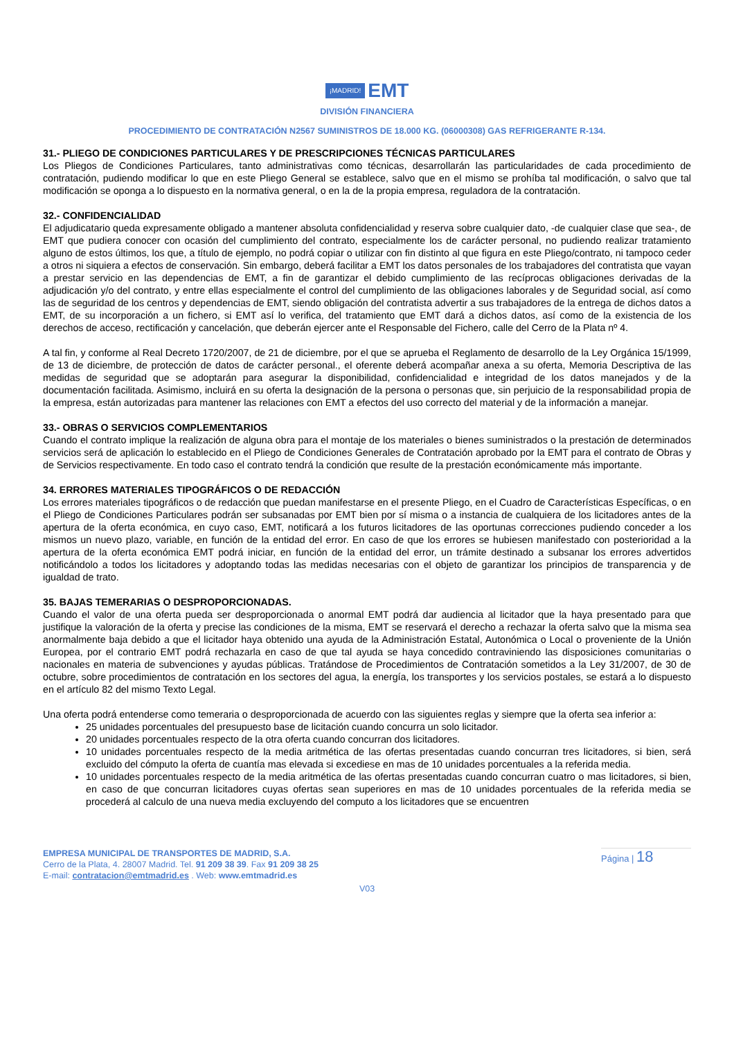¡MADRID! EMT
DIVISIÓN FINANCIERA
PROCEDIMIENTO DE CONTRATACIÓN N2567 SUMINISTROS DE 18.000 KG. (06000308) GAS REFRIGERANTE R-134.
31.- PLIEGO DE CONDICIONES PARTICULARES Y DE PRESCRIPCIONES TÉCNICAS PARTICULARES
Los Pliegos de Condiciones Particulares, tanto administrativas como técnicas, desarrollarán las particularidades de cada procedimiento de contratación, pudiendo modificar lo que en este Pliego General se establece, salvo que en el mismo se prohíba tal modificación, o salvo que tal modificación se oponga a lo dispuesto en la normativa general, o en la de la propia empresa, reguladora de la contratación.
32.- CONFIDENCIALIDAD
El adjudicatario queda expresamente obligado a mantener absoluta confidencialidad y reserva sobre cualquier dato, -de cualquier clase que sea-, de EMT que pudiera conocer con ocasión del cumplimiento del contrato, especialmente los de carácter personal, no pudiendo realizar tratamiento alguno de estos últimos, los que, a título de ejemplo, no podrá copiar o utilizar con fin distinto al que figura en este Pliego/contrato, ni tampoco ceder a otros ni siquiera a efectos de conservación. Sin embargo, deberá facilitar a EMT los datos personales de los trabajadores del contratista que vayan a prestar servicio en las dependencias de EMT, a fin de garantizar el debido cumplimiento de las recíprocas obligaciones derivadas de la adjudicación y/o del contrato, y entre ellas especialmente el control del cumplimiento de las obligaciones laborales y de Seguridad social, así como las de seguridad de los centros y dependencias de EMT, siendo obligación del contratista advertir a sus trabajadores de la entrega de dichos datos a EMT, de su incorporación a un fichero, si EMT así lo verifica, del tratamiento que EMT dará a dichos datos, así como de la existencia de los derechos de acceso, rectificación y cancelación, que deberán ejercer ante el Responsable del Fichero, calle del Cerro de la Plata nº 4.
A tal fin, y conforme al Real Decreto 1720/2007, de 21 de diciembre, por el que se aprueba el Reglamento de desarrollo de la Ley Orgánica 15/1999, de 13 de diciembre, de protección de datos de carácter personal., el oferente deberá acompañar anexa a su oferta, Memoria Descriptiva de las medidas de seguridad que se adoptarán para asegurar la disponibilidad, confidencialidad e integridad de los datos manejados y de la documentación facilitada. Asimismo, incluirá en su oferta la designación de la persona o personas que, sin perjuicio de la responsabilidad propia de la empresa, están autorizadas para mantener las relaciones con EMT a efectos del uso correcto del material y de la información a manejar.
33.- OBRAS O SERVICIOS COMPLEMENTARIOS
Cuando el contrato implique la realización de alguna obra para el montaje de los materiales o bienes suministrados o la prestación de determinados servicios será de aplicación lo establecido en el Pliego de Condiciones Generales de Contratación aprobado por la EMT para el contrato de Obras y de Servicios respectivamente. En todo caso el contrato tendrá la condición que resulte de la prestación económicamente más importante.
34. ERRORES MATERIALES TIPOGRÁFICOS O DE REDACCIÓN
Los errores materiales tipográficos o de redacción que puedan manifestarse en el presente Pliego, en el Cuadro de Características Específicas, o en el Pliego de Condiciones Particulares podrán ser subsanadas por EMT bien por sí misma o a instancia de cualquiera de los licitadores antes de la apertura de la oferta económica, en cuyo caso, EMT, notificará a los futuros licitadores de las oportunas correcciones pudiendo conceder a los mismos un nuevo plazo, variable, en función de la entidad del error. En caso de que los errores se hubiesen manifestado con posterioridad a la apertura de la oferta económica EMT podrá iniciar, en función de la entidad del error, un trámite destinado a subsanar los errores advertidos notificándolo a todos los licitadores y adoptando todas las medidas necesarias con el objeto de garantizar los principios de transparencia y de igualdad de trato.
35. BAJAS TEMERARIAS O DESPROPORCIONADAS.
Cuando el valor de una oferta pueda ser desproporcionada o anormal EMT podrá dar audiencia al licitador que la haya presentado para que justifique la valoración de la oferta y precise las condiciones de la misma, EMT se reservará el derecho a rechazar la oferta salvo que la misma sea anormalmente baja debido a que el licitador haya obtenido una ayuda de la Administración Estatal, Autonómica o Local o proveniente de la Unión Europea, por el contrario EMT podrá rechazarla en caso de que tal ayuda se haya concedido contraviniendo las disposiciones comunitarias o nacionales en materia de subvenciones y ayudas públicas. Tratándose de Procedimientos de Contratación sometidos a la Ley 31/2007, de 30 de octubre, sobre procedimientos de contratación en los sectores del agua, la energía, los transportes y los servicios postales, se estará a lo dispuesto en el artículo 82 del mismo Texto Legal.
Una oferta podrá entenderse como temeraria o desproporcionada de acuerdo con las siguientes reglas y siempre que la oferta sea inferior a:
25 unidades porcentuales del presupuesto base de licitación cuando concurra un solo licitador.
20 unidades porcentuales respecto de la otra oferta cuando concurran dos licitadores.
10 unidades porcentuales respecto de la media aritmética de las ofertas presentadas cuando concurran tres licitadores, si bien, será excluido del cómputo la oferta de cuantía mas elevada si excediese en mas de 10 unidades porcentuales a la referida media.
10 unidades porcentuales respecto de la media aritmética de las ofertas presentadas cuando concurran cuatro o mas licitadores, si bien, en caso de que concurran licitadores cuyas ofertas sean superiores en mas de 10 unidades porcentuales de la referida media se procederá al calculo de una nueva media excluyendo del computo a los licitadores que se encuentren
EMPRESA MUNICIPAL DE TRANSPORTES DE MADRID, S.A.
Cerro de la Plata, 4. 28007 Madrid. Tel. 91 209 38 39. Fax 91 209 38 25
E-mail: contratacion@emtmadrid.es . Web: www.emtmadrid.es
Página | 18
V03